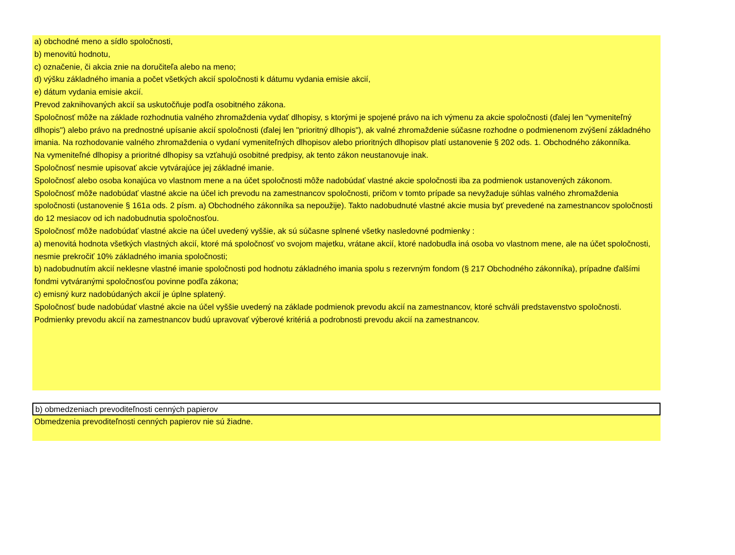a) obchodné meno a sídlo spoločnosti,
b) menovitú hodnotu,
c) označenie, či akcia znie na doručiteľa alebo na meno;
d) výšku základného imania a počet všetkých akcií spoločnosti k dátumu vydania emisie akcií,
e) dátum vydania emisie akcií.
Prevod zaknihovaných akcií sa uskutočňuje podľa osobitného zákona.
Spoločnosť môže na základe rozhodnutia valného zhromaždenia vydať dlhopisy, s ktorými je spojené právo na ich výmenu za akcie spoločnosti (ďalej len "vymeniteľný dlhopis") alebo právo na prednostné upísanie akcií spoločnosti (ďalej len "prioritný dlhopis"), ak valné zhromaždenie súčasne rozhodne o podmienenom zvýšení základného imania. Na rozhodovanie valného zhromaždenia o vydaní vymeniteľných dlhopisov alebo prioritných dlhopisov platí ustanovenie § 202 ods. 1. Obchodného zákonníka.
Na vymeniteľné dlhopisy a prioritné dlhopisy sa vzťahujú osobitné predpisy, ak tento zákon neustanovuje inak.
Spoločnosť nesmie upisovať akcie vytvárajúce jej základné imanie.
Spoločnosť alebo osoba konajúca vo vlastnom mene a na účet spoločnosti môže nadobúdať vlastné akcie spoločnosti iba za podmienok ustanovených zákonom.
Spoločnosť môže nadobúdať vlastné akcie na účel ich prevodu na zamestnancov spoločnosti, pričom v tomto prípade sa nevyžaduje súhlas valného zhromaždenia spoločnosti (ustanovenie § 161a ods. 2 písm. a) Obchodného zákonníka sa nepoužije). Takto nadobudnuté vlastné akcie musia byť prevedené na zamestnancov spoločnosti do 12 mesiacov od ich nadobudnutia spoločnosťou.
Spoločnosť môže nadobúdať vlastné akcie na účel uvedený vyššie, ak sú súčasne splnené všetky nasledovné podmienky :
a) menovitá hodnota všetkých vlastných akcií, ktoré má spoločnosť vo svojom majetku, vrátane akcií, ktoré nadobudla iná osoba vo vlastnom mene, ale na účet spoločnosti, nesmie prekročiť 10% základného imania spoločnosti;
b) nadobudnutím akcií neklesne vlastné imanie spoločnosti pod hodnotu základného imania spolu s rezervným fondom (§ 217 Obchodného zákonníka), prípadne ďalšími fondmi vytváranými spoločnosťou povinne podľa zákona;
c) emisný kurz nadobúdaných akcií je úplne splatený.
Spoločnosť bude nadobúdať vlastné akcie na účel vyššie uvedený na základe podmienok prevodu akcií na zamestnancov, ktoré schváli predstavenstvo spoločnosti.
Podmienky prevodu akcií na zamestnancov budú upravovať výberové kritériá a podrobnosti prevodu akcií na zamestnancov.
b) obmedzeniach prevoditeľnosti cenných papierov
Obmedzenia prevoditeľnosti cenných papierov nie sú žiadne.